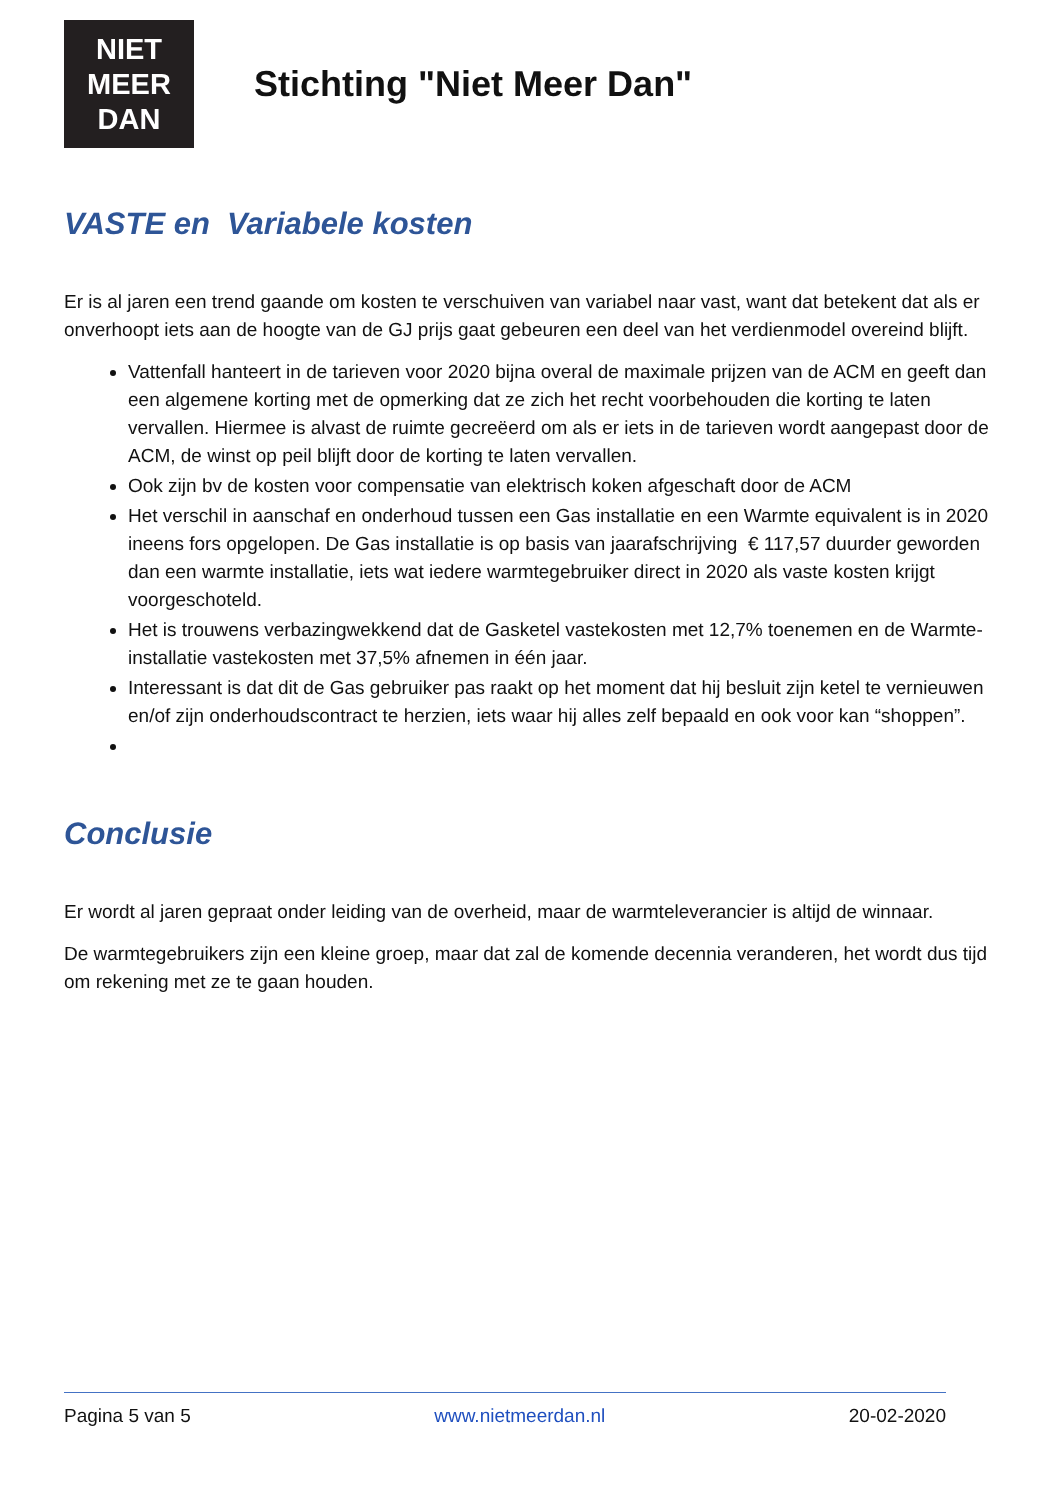NIET
MEER
DAN
Stichting "Niet Meer Dan"
VASTE en Variabele kosten
Er is al jaren een trend gaande om kosten te verschuiven van variabel naar vast, want dat betekent dat als er onverhoopt iets aan de hoogte van de GJ prijs gaat gebeuren een deel van het verdienmodel overeind blijft.
Vattenfall hanteert in de tarieven voor 2020 bijna overal de maximale prijzen van de ACM en geeft dan een algemene korting met de opmerking dat ze zich het recht voorbehouden die korting te laten vervallen. Hiermee is alvast de ruimte gecreëerd om als er iets in de tarieven wordt aangepast door de ACM, de winst op peil blijft door de korting te laten vervallen.
Ook zijn bv de kosten voor compensatie van elektrisch koken afgeschaft door de ACM
Het verschil in aanschaf en onderhoud tussen een Gas installatie en een Warmte equivalent is in 2020 ineens fors opgelopen. De Gas installatie is op basis van jaarafschrijving € 117,57 duurder geworden dan een warmte installatie, iets wat iedere warmtegebruiker direct in 2020 als vaste kosten krijgt voorgeschoteld.
Het is trouwens verbazingwekkend dat de Gasketel vastekosten met 12,7% toenemen en de Warmte-installatie vastekosten met 37,5% afnemen in één jaar.
Interessant is dat dit de Gas gebruiker pas raakt op het moment dat hij besluit zijn ketel te vernieuwen en/of zijn onderhoudscontract te herzien, iets waar hij alles zelf bepaald en ook voor kan “shoppen”.
Conclusie
Er wordt al jaren gepraat onder leiding van de overheid, maar de warmteleverancier is altijd de winnaar.
De warmtegebruikers zijn een kleine groep, maar dat zal de komende decennia veranderen, het wordt dus tijd om rekening met ze te gaan houden.
Pagina 5 van 5 www.nietmeerdan.nl 20-02-2020